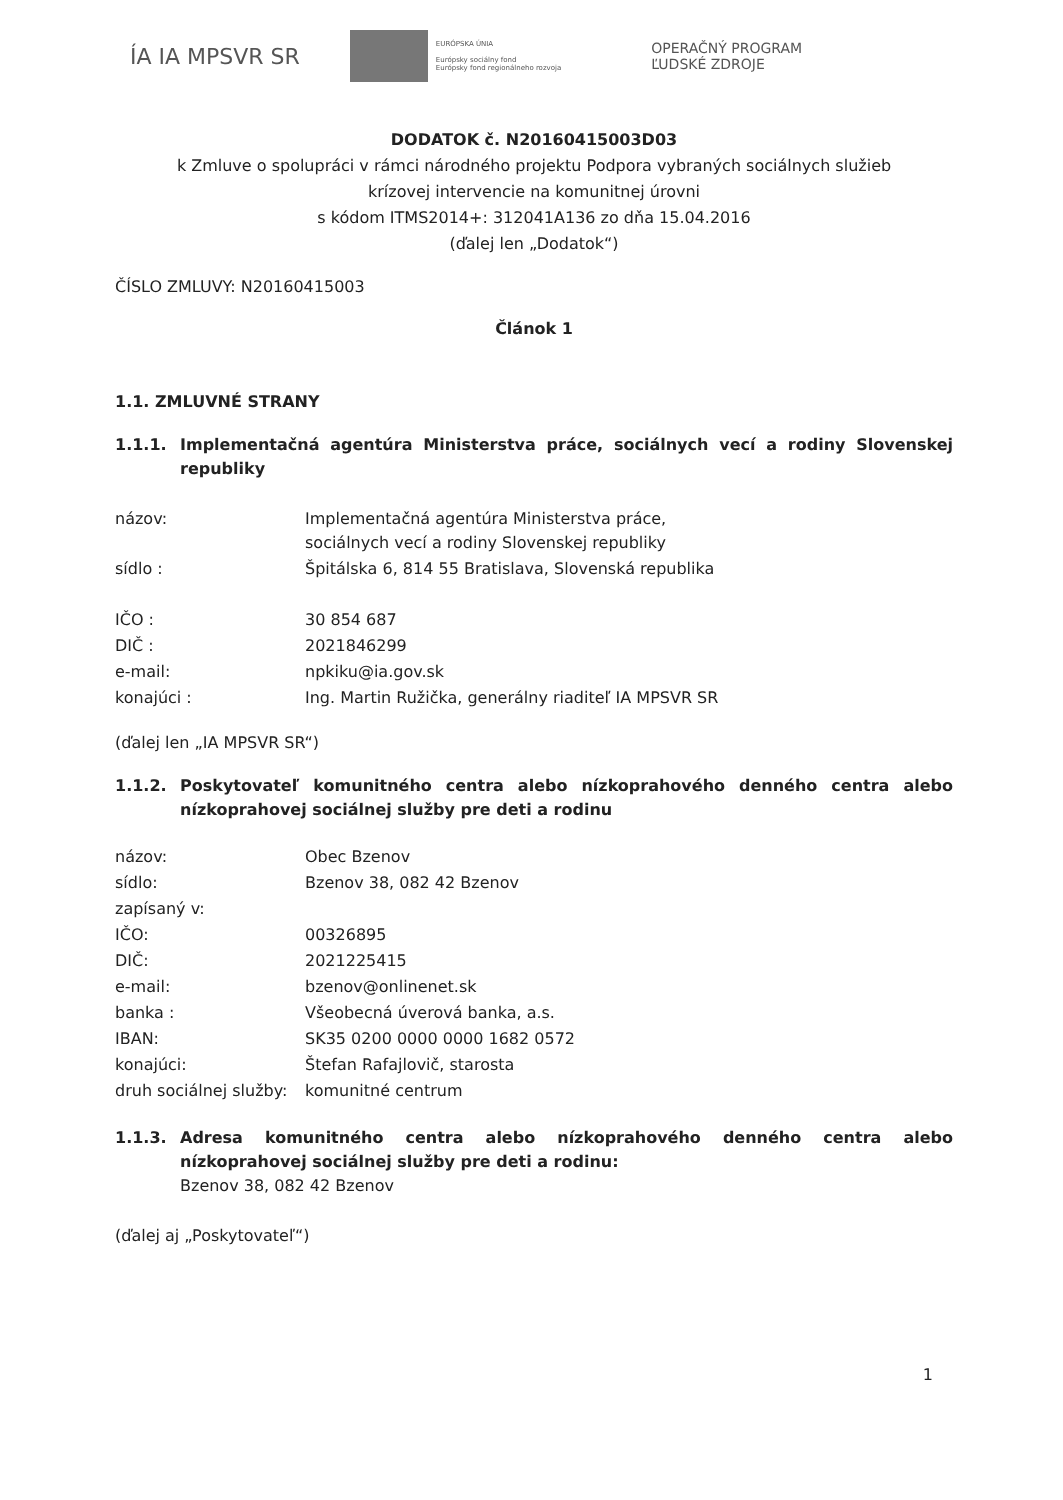ÍA IA MPSVR SR
EURÓPSKA ÚNIA
Európsky sociálny fond
Európsky fond regionálneho rozvoja
OPERAČNÝ PROGRAM
ĽUDSKÉ ZDROJE
DODATOK č. N20160415003D03
k Zmluve o spolupráci v rámci národného projektu Podpora vybraných sociálnych služieb
krízovej intervencie na komunitnej úrovni
s kódom ITMS2014+: 312041A136 zo dňa 15.04.2016
(ďalej len „Dodatok“)
ČÍSLO ZMLUVY: N20160415003
Článok 1
1.1. ZMLUVNÉ STRANY
1.1.1. Implementačná agentúra Ministerstva práce, sociálnych vecí a rodiny Slovenskej republiky
| názov: | Implementačná agentúra Ministerstva práce, sociálnych vecí a rodiny Slovenskej republiky |
| sídlo : | Špitálska 6, 814 55 Bratislava, Slovenská republika |
| IČO : | 30 854 687 |
| DIČ : | 2021846299 |
| e-mail: | npkiku@ia.gov.sk |
| konajúci : | Ing. Martin Ružička, generálny riaditeľ IA MPSVR SR |
(ďalej len „IA MPSVR SR“)
1.1.2. Poskytovateľ komunitného centra alebo nízkoprahového denného centra alebo nízkoprahovej sociálnej služby pre deti a rodinu
| názov: | Obec Bzenov |
| sídlo: | Bzenov 38, 082 42 Bzenov |
| zapísaný v: | |
| IČO: | 00326895 |
| DIČ: | 2021225415 |
| e-mail: | bzenov@onlinenet.sk |
| banka : | Všeobecná úverová banka, a.s. |
| IBAN: | SK35 0200 0000 0000 1682 0572 |
| konajúci: | Štefan Rafajlovič, starosta |
| druh sociálnej služby: | komunitné centrum |
1.1.3. Adresa komunitného centra alebo nízkoprahového denného centra alebo nízkoprahovej sociálnej služby pre deti a rodinu:
Bzenov 38, 082 42 Bzenov
(ďalej aj „Poskytovateľ“)
1